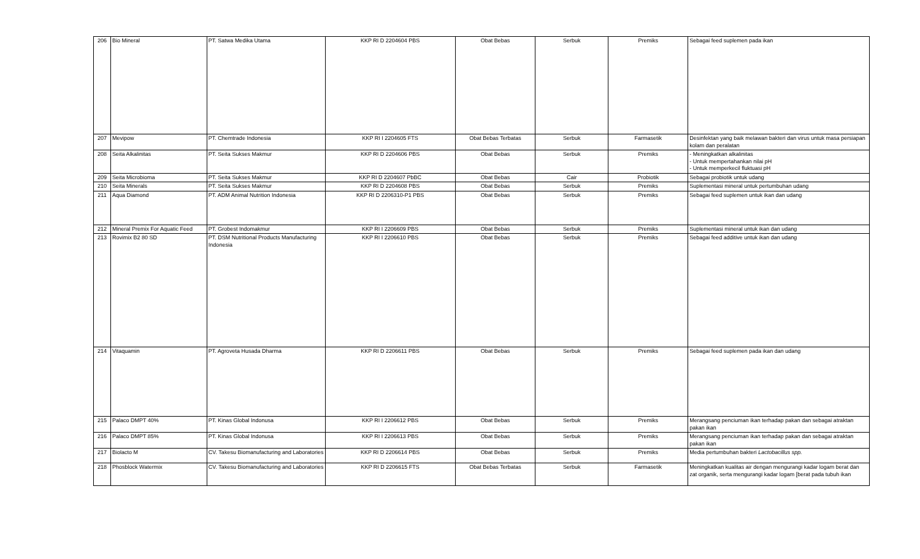| 206 | Bio Mineral | PT. Satwa Medika Utama | KKP RI D 2204604 PBS | Obat Bebas | Serbuk | Premiks | Sebagai feed suplemen pada ikan |
| 207 | Mevipow | PT. Chemtrade Indonesia | KKP RI I 2204605 FTS | Obat Bebas Terbatas | Serbuk | Farmasetik | Desinfektan yang baik melawan bakteri dan virus untuk masa persiapan kolam dan peralatan |
| 208 | Seita Alkalinitas | PT. Seita Sukses Makmur | KKP RI D 2204606 PBS | Obat Bebas | Serbuk | Premiks | - Meningkatkan alkalinitas - Untuk mempertahankan nilai pH - Untuk memperkecil fluktuasi pH |
| 209 | Seita Microbioma | PT. Seita Sukses Makmur | KKP RI D 2204607 PbBC | Obat Bebas | Cair | Probiotik | Sebagai probiotik untuk udang |
| 210 | Seita Minerals | PT. Seita Sukses Makmur | KKP RI D 2204608 PBS | Obat Bebas | Serbuk | Premiks | Suplementasi mineral untuk pertumbuhan udang |
| 211 | Aqua Diamond | PT. ADM Animal Nutrition Indonesia | KKP RI D 2206310-P1 PBS | Obat Bebas | Serbuk | Premiks | Sebagai feed suplemen untuk ikan dan udang |
| 212 | Mineral Premix For Aquatic Feed | PT. Grobest Indomakmur | KKP RI I 2206609 PBS | Obat Bebas | Serbuk | Premiks | Suplementasi mineral untuk ikan dan udang |
| 213 | Rovimix B2 80 SD | PT. DSM Nutritional Products Manufacturing Indonesia | KKP RI I 2206610 PBS | Obat Bebas | Serbuk | Premiks | Sebagai feed additive untuk ikan dan udang |
| 214 | Vitaquamin | PT. Agroveta Husada Dharma | KKP RI D 2206611 PBS | Obat Bebas | Serbuk | Premiks | Sebagai feed suplemen pada ikan dan udang |
| 215 | Palaco DMPT 40% | PT. Kinas Global Indonusa | KKP RI I 2206612 PBS | Obat Bebas | Serbuk | Premiks | Merangsang penciuman ikan terhadap pakan dan sebagai atraktan pakan ikan |
| 216 | Palaco DMPT 85% | PT. Kinas Global Indonusa | KKP RI I 2206613 PBS | Obat Bebas | Serbuk | Premiks | Merangsang penciuman ikan terhadap pakan dan sebagai atraktan pakan ikan |
| 217 | Biolacto M | CV. Takesu Biomanufacturing and Laboratories | KKP RI D 2206614 PBS | Obat Bebas | Serbuk | Premiks | Media pertumbuhan bakteri Lactobacillus spp. |
| 218 | Phosblock Watermix | CV. Takesu Biomanufacturing and Laboratories | KKP RI D 2206615 FTS | Obat Bebas Terbatas | Serbuk | Farmasetik | Meningkatkan kualitas air dengan mengurangi kadar logam berat dan zat organik, serta mengurangi kadar logam [berat pada tubuh ikan |